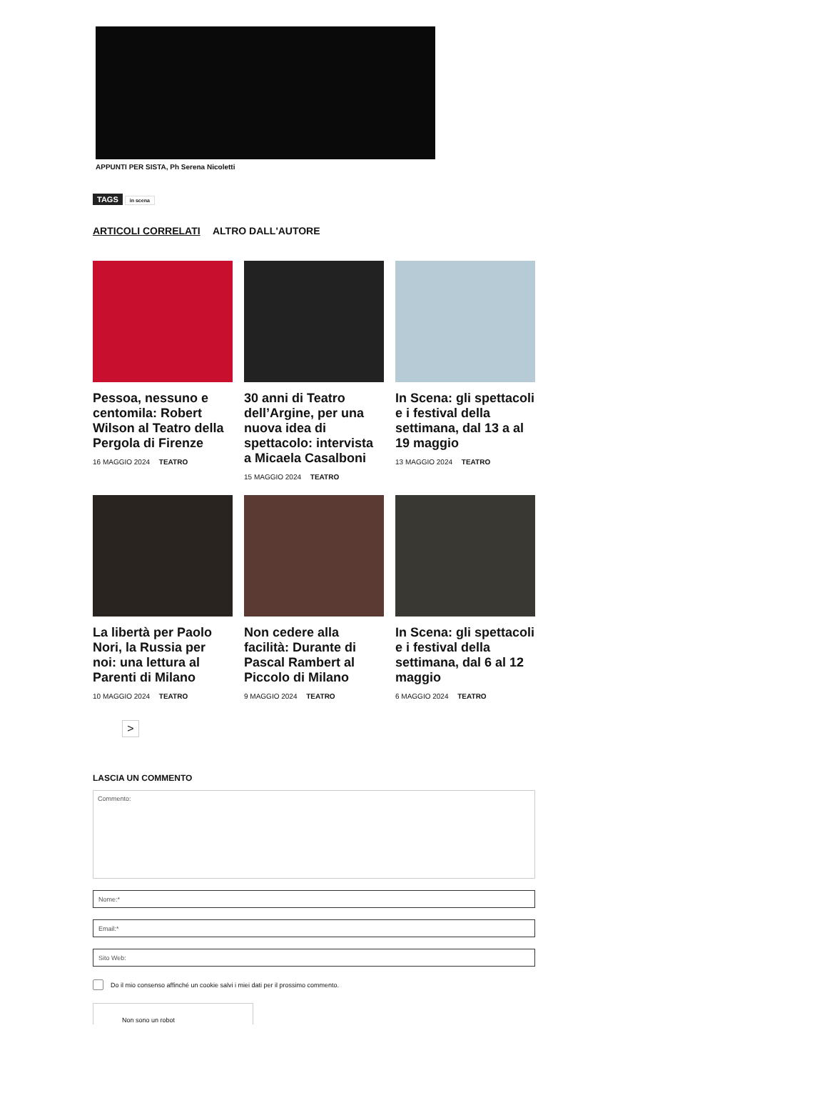APPUNTI PER SISTA, Ph Serena Nicoletti
TAGS in scena
ARTICOLI CORRELATI ALTRO DALL'AUTORE
Pessoa, nessuno e centomila: Robert Wilson al Teatro della Pergola di Firenze
16 MAGGIO 2024 TEATRO
30 anni di Teatro dell’Argine, per una nuova idea di spettacolo: intervista a Micaela Casalboni
15 MAGGIO 2024 TEATRO
In Scena: gli spettacoli e i festival della settimana, dal 13 a al 19 maggio
13 MAGGIO 2024 TEATRO
La libertà per Paolo Nori, la Russia per noi: una lettura al Parenti di Milano
10 MAGGIO 2024 TEATRO
Non cedere alla facilità: Durante di Pascal Rambert al Piccolo di Milano
9 MAGGIO 2024 TEATRO
In Scena: gli spettacoli e i festival della settimana, dal 6 al 12 maggio
6 MAGGIO 2024 TEATRO
>
LASCIA UN COMMENTO
Commento:
Nome:*
Email:*
Sito Web:
Do il mio consenso affinché un cookie salvi i miei dati per il prossimo commento.
Non sono un robot